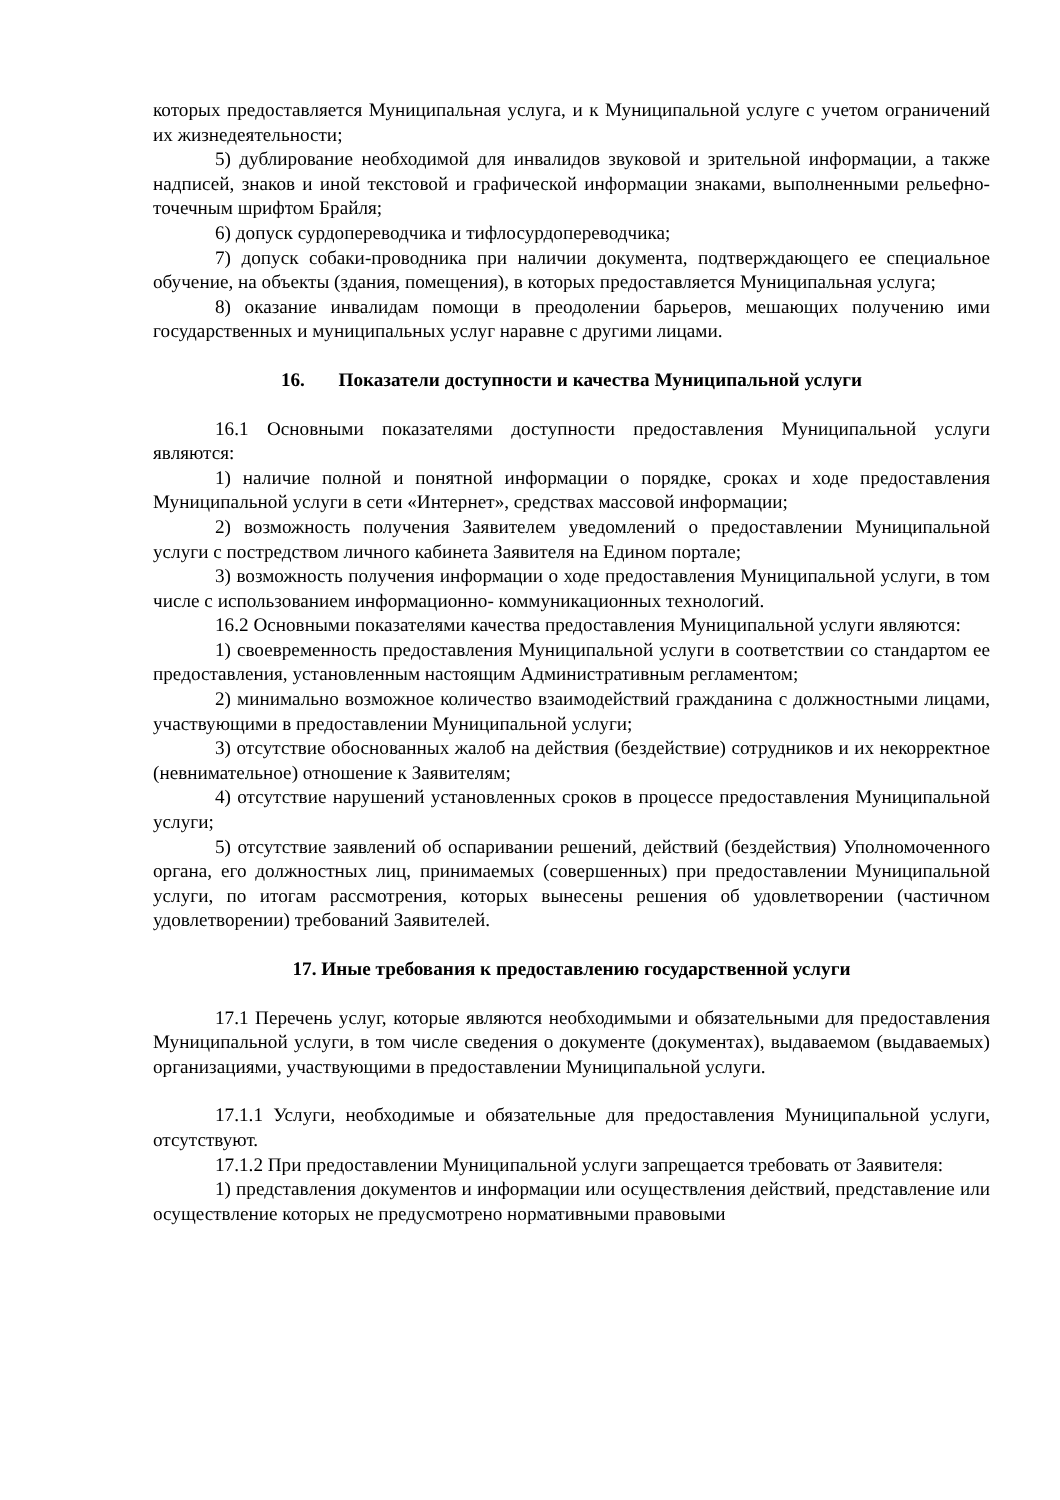которых предоставляется Муниципальная услуга, и к Муниципальной услуге с учетом ограничений их жизнедеятельности;
5) дублирование необходимой для инвалидов звуковой и зрительной информации, а также надписей, знаков и иной текстовой и графической информации знаками, выполненными рельефно-точечным шрифтом Брайля;
6) допуск сурдопереводчика и тифлосурдопереводчика;
7) допуск собаки-проводника при наличии документа, подтверждающего ее специальное обучение, на объекты (здания, помещения), в которых предоставляется Муниципальная услуга;
8) оказание инвалидам помощи в преодолении барьеров, мешающих получению ими государственных и муниципальных услуг наравне с другими лицами.
16. Показатели доступности и качества Муниципальной услуги
16.1 Основными показателями доступности предоставления Муниципальной услуги являются:
1) наличие полной и понятной информации о порядке, сроках и ходе предоставления Муниципальной услуги в сети «Интернет», средствах массовой информации;
2) возможность получения Заявителем уведомлений о предоставлении Муниципальной услуги с постредством личного кабинета Заявителя на Едином портале;
3) возможность получения информации о ходе предоставления Муниципальной услуги, в том числе с использованием информационно- коммуникационных технологий.
16.2 Основными показателями качества предоставления Муниципальной услуги являются:
1) своевременность предоставления Муниципальной услуги в соответствии со стандартом ее предоставления, установленным настоящим Административным регламентом;
2) минимально возможное количество взаимодействий гражданина с должностными лицами, участвующими в предоставлении Муниципальной услуги;
3) отсутствие обоснованных жалоб на действия (бездействие) сотрудников и их некорректное (невнимательное) отношение к Заявителям;
4) отсутствие нарушений установленных сроков в процессе предоставления Муниципальной услуги;
5) отсутствие заявлений об оспаривании решений, действий (бездействия) Уполномоченного органа, его должностных лиц, принимаемых (совершенных) при предоставлении Муниципальной услуги, по итогам рассмотрения, которых вынесены решения об удовлетворении (частичном удовлетворении) требований Заявителей.
17. Иные требования к предоставлению государственной услуги
17.1 Перечень услуг, которые являются необходимыми и обязательными для предоставления Муниципальной услуги, в том числе сведения о документе (документах), выдаваемом (выдаваемых) организациями, участвующими в предоставлении Муниципальной услуги.
17.1.1 Услуги, необходимые и обязательные для предоставления Муниципальной услуги, отсутствуют.
17.1.2 При предоставлении Муниципальной услуги запрещается требовать от Заявителя:
1) представления документов и информации или осуществления действий, представление или осуществление которых не предусмотрено нормативными правовыми